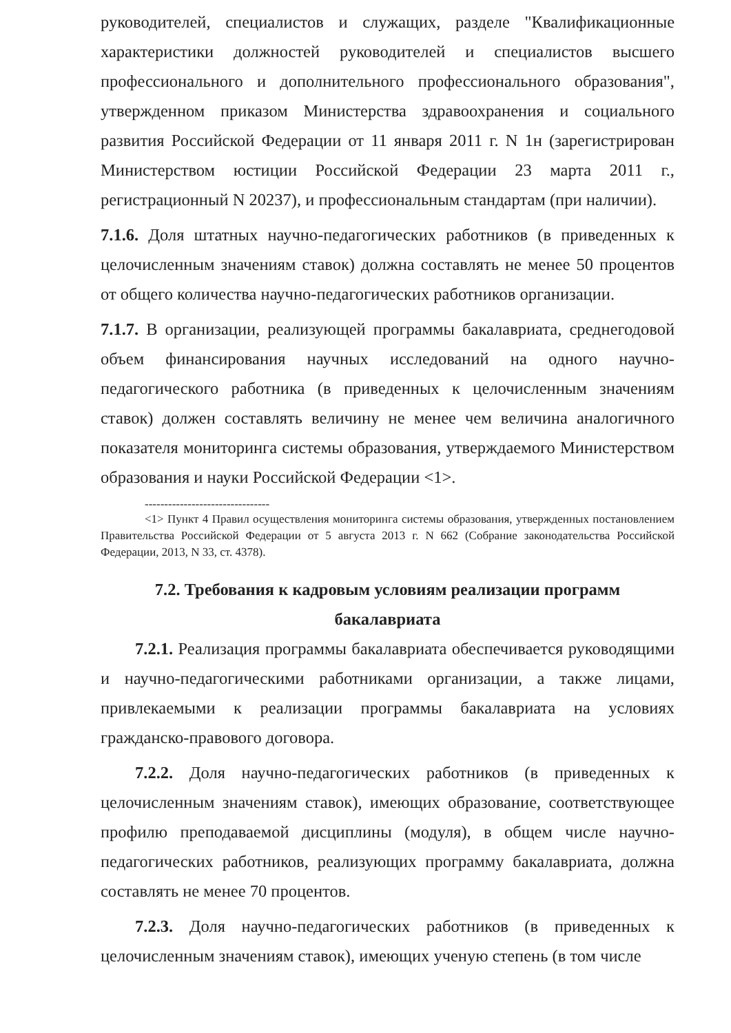руководителей, специалистов и служащих, разделе "Квалификационные характеристики должностей руководителей и специалистов высшего профессионального и дополнительного профессионального образования", утвержденном приказом Министерства здравоохранения и социального развития Российской Федерации от 11 января 2011 г. N 1н (зарегистрирован Министерством юстиции Российской Федерации 23 марта 2011 г., регистрационный N 20237), и профессиональным стандартам (при наличии).
7.1.6. Доля штатных научно-педагогических работников (в приведенных к целочисленным значениям ставок) должна составлять не менее 50 процентов от общего количества научно-педагогических работников организации.
7.1.7. В организации, реализующей программы бакалавриата, среднегодовой объем финансирования научных исследований на одного научно-педагогического работника (в приведенных к целочисленным значениям ставок) должен составлять величину не менее чем величина аналогичного показателя мониторинга системы образования, утверждаемого Министерством образования и науки Российской Федерации <1>.
--------------------------------
<1> Пункт 4 Правил осуществления мониторинга системы образования, утвержденных постановлением Правительства Российской Федерации от 5 августа 2013 г. N 662 (Собрание законодательства Российской Федерации, 2013, N 33, ст. 4378).
7.2. Требования к кадровым условиям реализации программ
бакалавриата
7.2.1. Реализация программы бакалавриата обеспечивается руководящими и научно-педагогическими работниками организации, а также лицами, привлекаемыми к реализации программы бакалавриата на условиях гражданско-правового договора.
7.2.2. Доля научно-педагогических работников (в приведенных к целочисленным значениям ставок), имеющих образование, соответствующее профилю преподаваемой дисциплины (модуля), в общем числе научно-педагогических работников, реализующих программу бакалавриата, должна составлять не менее 70 процентов.
7.2.3. Доля научно-педагогических работников (в приведенных к целочисленным значениям ставок), имеющих ученую степень (в том числе